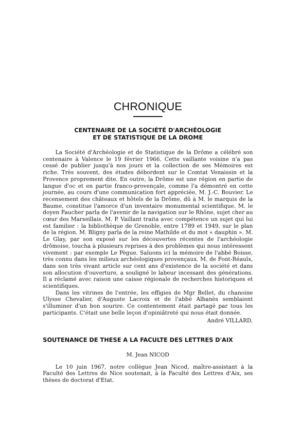CHRONIQUE
CENTENAIRE DE LA SOCIÉTÉ D'ARCHÉOLOGIE
ET DE STATISTIQUE DE LA DROME
La Société d'Archéologie et de Statistique de la Drôme a célébré son centenaire à Valence le 19 février 1966. Cette vaillante voisine n'a pas cessé de publier jusqu'à nos jours et la collection de ses Mémoires est riche. Très souvent, des études débordent sur le Comtat Venaissin et la Provence proprement dite. En outre, la Drôme est une région en partie de langue d'oc et en partie franco-provençale, comme l'a démontré en cette journée, au cours d'une communication fort appréciée, M. J.-C. Bouvier. Le recensement des châteaux et hôtels de la Drôme, dû à M. le marquis de la Baume, constitue l'amorce d'un inventaire monumental scientifique. M. le doyen Faucher parla de l'avenir de la navigation sur le Rhône, sujet cher au cœur des Marseillais. M. P. Vaillant traita avec compétence un sujet qui lui est familier : la bibliothèque de Grenoble, entre 1789 et 1949, sur le plan de la région. M. Bligny parla de la reine Mathilde et du mot « dauphin ». M. Le Glay, par son exposé sur les découvertes récentes de l'archéologie drômoise, toucha à plusieurs reprises à des problèmes qui nous intéressent vivement : par exemple Le Pègue. Saluons ici la mémoire de l'abbé Boisse, très connu dans les milieux archéologiques provençaux. M. de Font-Réaulx, dans son très vivant article sur cent ans d'existence de la société et dans son allocution d'ouverture, a souligné le labeur incessant des générations. Il a réclamé avec raison une caisse régionale de recherches historiques et scientifiques.
Dans les vitrines de l'entrée, les effigies de Mgr Bellet, du chanoine Ulysse Chevalier, d'Auguste Lacroix et de l'abbé Albanès semblaient s'illuminer d'un bon sourire. Ce contentement était partagé par tous les participants. C'était une belle leçon d'opiniâtreté qui nous était donnée.
André VILLARD.
SOUTENANCE DE THESE A LA FACULTE DES LETTRES D'AIX
M. Jean NICOD
Le 10 juin 1967, notre collègue Jean Nicod, maître-assistant à la Faculté des Lettres de Nice soutenait, à la Faculté des Lettres d'Aix, ses thèses de doctorat d'Etat.